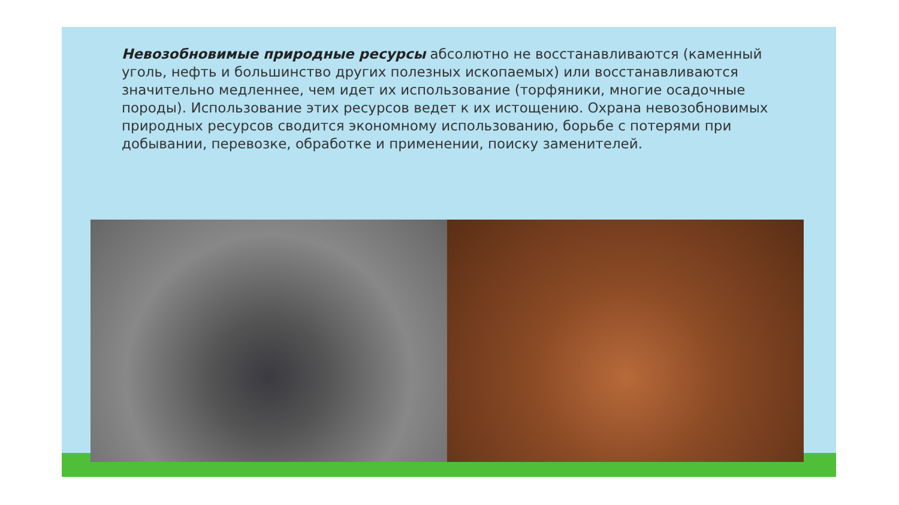Невозобновимые природные ресурсы абсолютно не восстанавливаются (каменный уголь, нефть и большинство других полезных ископаемых) или восстанавливаются значительно медленнее, чем идет их использование (торфяники, многие осадочные породы). Использование этих ресурсов ведет к их истощению. Охрана невозобновимых природных ресурсов сводится экономному использованию, борьбе с потерями при добывании, перевозке, обработке и применении, поиску заменителей.